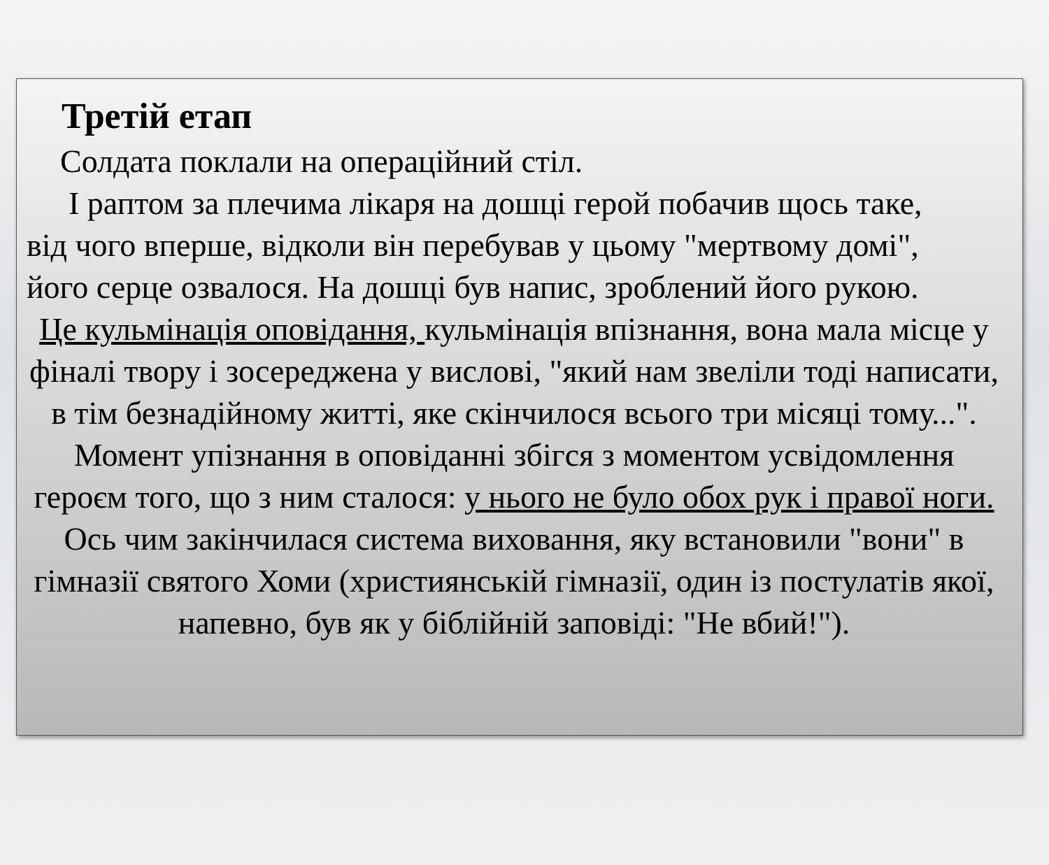Третій етап
Солдата поклали на операційний стіл.
І раптом за плечима лікаря на дошці герой побачив щось таке,
від чого вперше, відколи він перебував у цьому "мертвому домі",
його серце озвалося. На дошці був напис, зроблений його рукою.
Це кульмінація оповідання, кульмінація впізнання, вона мала місце у фіналі твору і зосереджена у вислові, "який нам звеліли тоді написати, в тім безнадійному житті, яке скінчилося всього три місяці тому...".
Момент упізнання в оповіданні збігся з моментом усвідомлення героєм того, що з ним сталося: у нього не було обох рук і правої ноги.
Ось чим закінчилася система виховання, яку встановили "вони" в гімназії святого Хоми (християнській гімназії, один із постулатів якої, напевно, був як у біблійній заповіді: "Не вбий!").